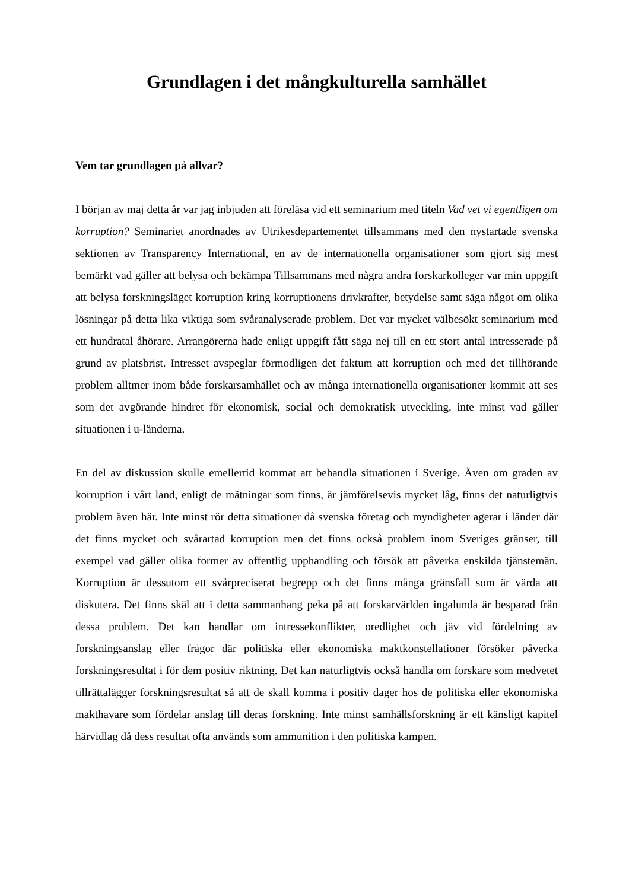Grundlagen i det mångkulturella samhället
Vem tar grundlagen på allvar?
I början av maj detta år var jag inbjuden att föreläsa vid ett seminarium med titeln Vad vet vi egentligen om korruption? Seminariet anordnades av Utrikesdepartementet tillsammans med den nystartade svenska sektionen av Transparency International, en av de internationella organisationer som gjort sig mest bemärkt vad gäller att belysa och bekämpa Tillsammans med några andra forskarkolleger var min uppgift att belysa forskningsläget korruption kring korruptionens drivkrafter, betydelse samt säga något om olika lösningar på detta lika viktiga som svåranalyserade problem. Det var mycket välbesökt seminarium med ett hundratal åhörare. Arrangörerna hade enligt uppgift fått säga nej till en ett stort antal intresserade på grund av platsbrist. Intresset avspeglar förmodligen det faktum att korruption och med det tillhörande problem alltmer inom både forskarsamhället och av många internationella organisationer kommit att ses som det avgörande hindret för ekonomisk, social och demokratisk utveckling, inte minst vad gäller situationen i u-länderna.
En del av diskussion skulle emellertid kommat att behandla situationen i Sverige. Även om graden av korruption i vårt land, enligt de mätningar som finns, är jämförelsevis mycket låg, finns det naturligtvis problem även här. Inte minst rör detta situationer då svenska företag och myndigheter agerar i länder där det finns mycket och svårartad korruption men det finns också problem inom Sveriges gränser, till exempel vad gäller olika former av offentlig upphandling och försök att påverka enskilda tjänstemän. Korruption är dessutom ett svårpreciserat begrepp och det finns många gränsfall som är värda att diskutera. Det finns skäl att i detta sammanhang peka på att forskarvärlden ingalunda är besparad från dessa problem. Det kan handlar om intressekonflikter, oredlighet och jäv vid fördelning av forskningsanslag eller frågor där politiska eller ekonomiska maktkonstellationer försöker påverka forskningsresultat i för dem positiv riktning. Det kan naturligtvis också handla om forskare som medvetet tillrättalägger forskningsresultat så att de skall komma i positiv dager hos de politiska eller ekonomiska makthavare som fördelar anslag till deras forskning. Inte minst samhällsforskning är ett känsligt kapitel härvidlag då dess resultat ofta används som ammunition i den politiska kampen.